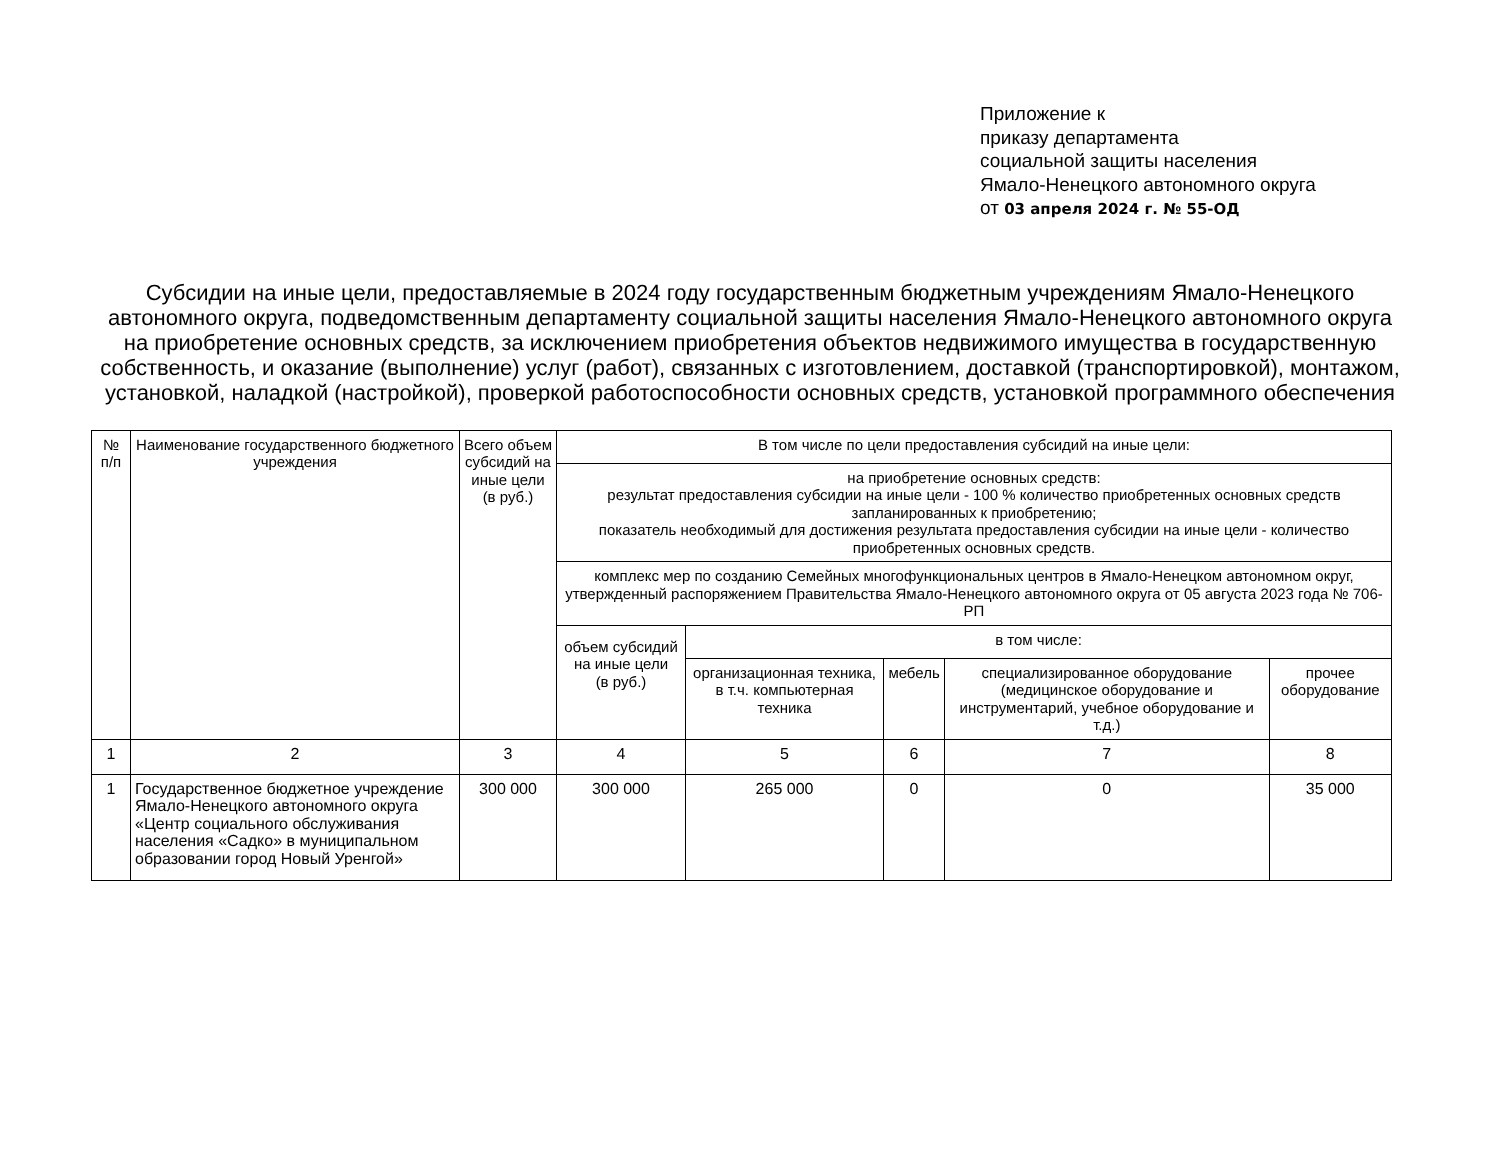Приложение к
приказу департамента
социальной защиты населения
Ямало-Ненецкого автономного округа
от 03 апреля 2024 г. № 55-ОД
Субсидии на иные цели, предоставляемые в 2024 году государственным бюджетным учреждениям Ямало-Ненецкого автономного округа, подведомственным департаменту социальной защиты населения Ямало-Ненецкого автономного округа на приобретение основных средств, за исключением приобретения объектов недвижимого имущества в государственную собственность, и оказание (выполнение) услуг (работ), связанных с изготовлением, доставкой (транспортировкой), монтажом, установкой, наладкой (настройкой), проверкой работоспособности основных средств, установкой программного обеспечения
| № п/п | Наименование государственного бюджетного учреждения | Всего объем субсидий на иные цели (в руб.) | В том числе по цели предоставления субсидий на иные цели: | | | | |
| --- | --- | --- | --- | --- | --- | --- | --- |
| | | | на приобретение основных средств: результат предоставления субсидии на иные цели - 100 % количество приобретенных основных средств запланированных к приобретению; показатель необходимый для достижения результата предоставления субсидии на иные цели - количество приобретенных основных средств. | | | | |
| | | | комплекс мер по созданию Семейных многофункциональных центров в Ямало-Ненецком автономном округ, утвержденный распоряжением Правительства Ямало-Ненецкого автономного округа от 05 августа 2023 года № 706-РП | | | | |
| | | | объем субсидий на иные цели (в руб.) | в том числе: | | | |
| | | | | организационная техника, в т.ч. компьютерная техника | мебель | специализированное оборудование (медицинское оборудование и инструментарий, учебное оборудование и т.д.) | прочее оборудование |
| 1 | 2 | 3 | 4 | 5 | 6 | 7 | 8 |
| 1 | Государственное бюджетное учреждение Ямало-Ненецкого автономного округа «Центр социального обслуживания населения «Садко» в муниципальном образовании город Новый Уренгой» | 300 000 | 300 000 | 265 000 | 0 | 0 | 35 000 |